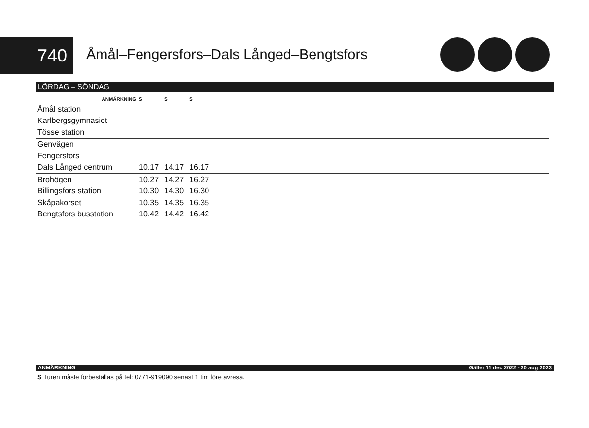740
Åmål–Fengersfors–Dals Långed–Bengtsfors
LÖRDAG – SÖNDAG
| ANMÄRKNING | S | S | S | |
| --- | --- | --- | --- | --- |
| Åmål station | | | | |
| Karlbergsgymnasiet | | | | |
| Tösse station | | | | |
| Genvägen | | | | |
| Fengersfors | | | | |
| Dals Långed centrum | 10.17 | 14.17 | 16.17 | |
| Brohögen | 10.27 | 14.27 | 16.27 | |
| Billingsfors station | 10.30 | 14.30 | 16.30 | |
| Skåpakorset | 10.35 | 14.35 | 16.35 | |
| Bengtsfors busstation | 10.42 | 14.42 | 16.42 | |
ANMÄRKNING Gäller 11 dec 2022 - 20 aug 2023
S Turen måste förbeställas på tel: 0771-919090 senast 1 tim före avresa.